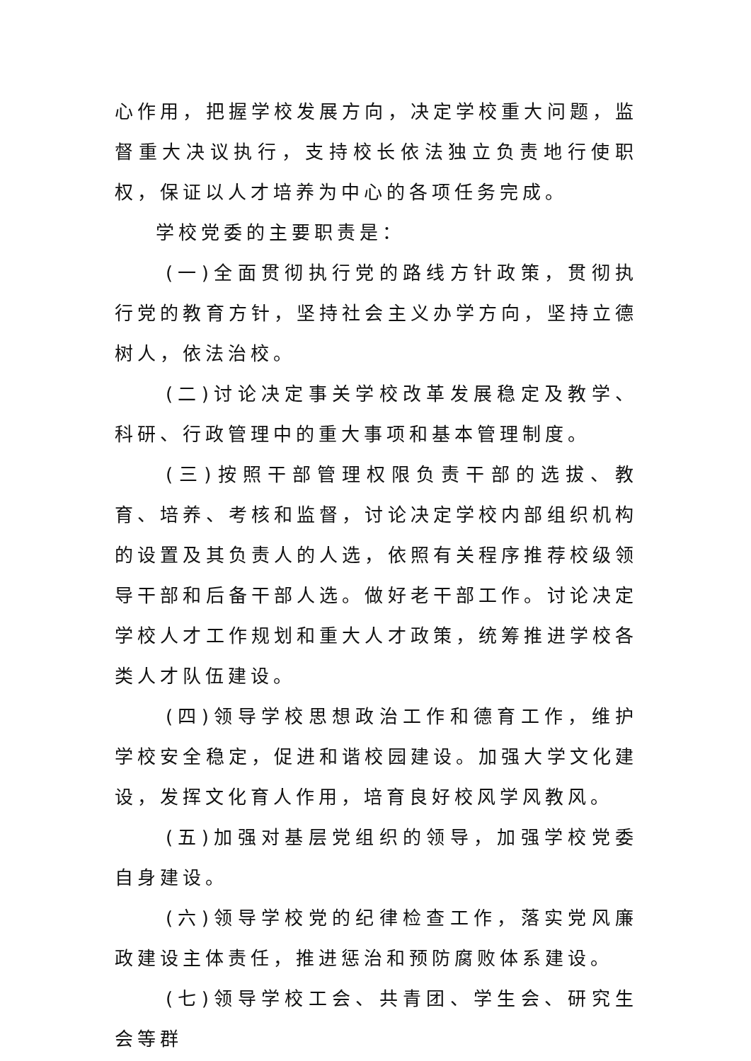心作用，把握学校发展方向，决定学校重大问题，监督重大决议执行，支持校长依法独立负责地行使职权，保证以人才培养为中心的各项任务完成。
学校党委的主要职责是：
(一)全面贯彻执行党的路线方针政策，贯彻执行党的教育方针，坚持社会主义办学方向，坚持立德树人，依法治校。
(二)讨论决定事关学校改革发展稳定及教学、科研、行政管理中的重大事项和基本管理制度。
(三)按照干部管理权限负责干部的选拔、教育、培养、考核和监督，讨论决定学校内部组织机构的设置及其负责人的人选，依照有关程序推荐校级领导干部和后备干部人选。做好老干部工作。讨论决定学校人才工作规划和重大人才政策，统筹推进学校各类人才队伍建设。
(四)领导学校思想政治工作和德育工作，维护学校安全稳定，促进和谐校园建设。加强大学文化建设，发挥文化育人作用，培育良好校风学风教风。
(五)加强对基层党组织的领导，加强学校党委自身建设。
(六)领导学校党的纪律检查工作，落实党风廉政建设主体责任，推进惩治和预防腐败体系建设。
(七)领导学校工会、共青团、学生会、研究生会等群